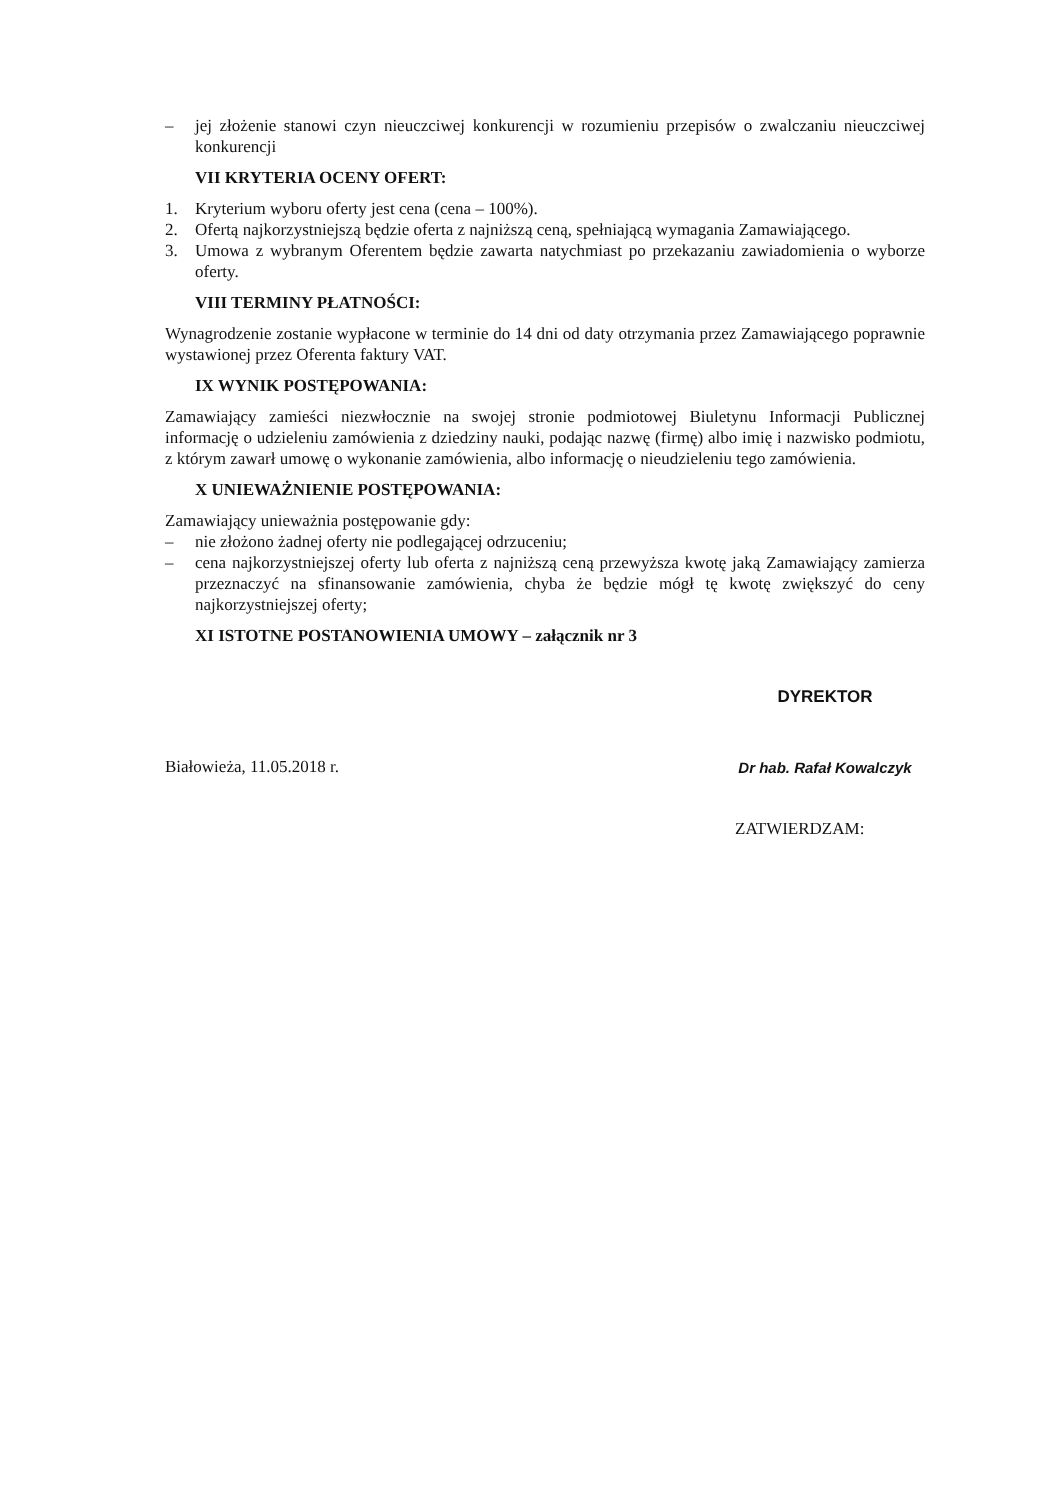– jej złożenie stanowi czyn nieuczciwej konkurencji w rozumieniu przepisów o zwalczaniu nieuczciwej konkurencji
VII KRYTERIA OCENY OFERT:
1. Kryterium wyboru oferty jest cena (cena – 100%).
2. Ofertą najkorzystniejszą będzie oferta z najniższą ceną, spełniającą wymagania Zamawiającego.
3. Umowa z wybranym Oferentem będzie zawarta natychmiast po przekazaniu zawiadomienia o wyborze oferty.
VIII TERMINY PŁATNOŚCI:
Wynagrodzenie zostanie wypłacone w terminie do 14 dni od daty otrzymania przez Zamawiającego poprawnie wystawionej przez Oferenta faktury VAT.
IX WYNIK POSTĘPOWANIA:
Zamawiający zamieści niezwłocznie na swojej stronie podmiotowej Biuletynu Informacji Publicznej informację o udzieleniu zamówienia z dziedziny nauki, podając nazwę (firmę) albo imię i nazwisko podmiotu, z którym zawarł umowę o wykonanie zamówienia, albo informację o nieudzieleniu tego zamówienia.
X UNIEWAŻNIENIE POSTĘPOWANIA:
Zamawiający unieważnia postępowanie gdy:
– nie złożono żadnej oferty nie podlegającej odrzuceniu;
– cena najkorzystniejszej oferty lub oferta z najniższą ceną przewyższa kwotę jaką Zamawiający zamierza przeznaczyć na sfinansowanie zamówienia, chyba że będzie mógł tę kwotę zwiększyć do ceny najkorzystniejszej oferty;
XI ISTOTNE POSTANOWIENIA UMOWY – załącznik nr 3
Białowieża, 11.05.2018 r.
DYREKTOR
Dr hab. Rafał Kowalczyk
ZATWIERDZAM: